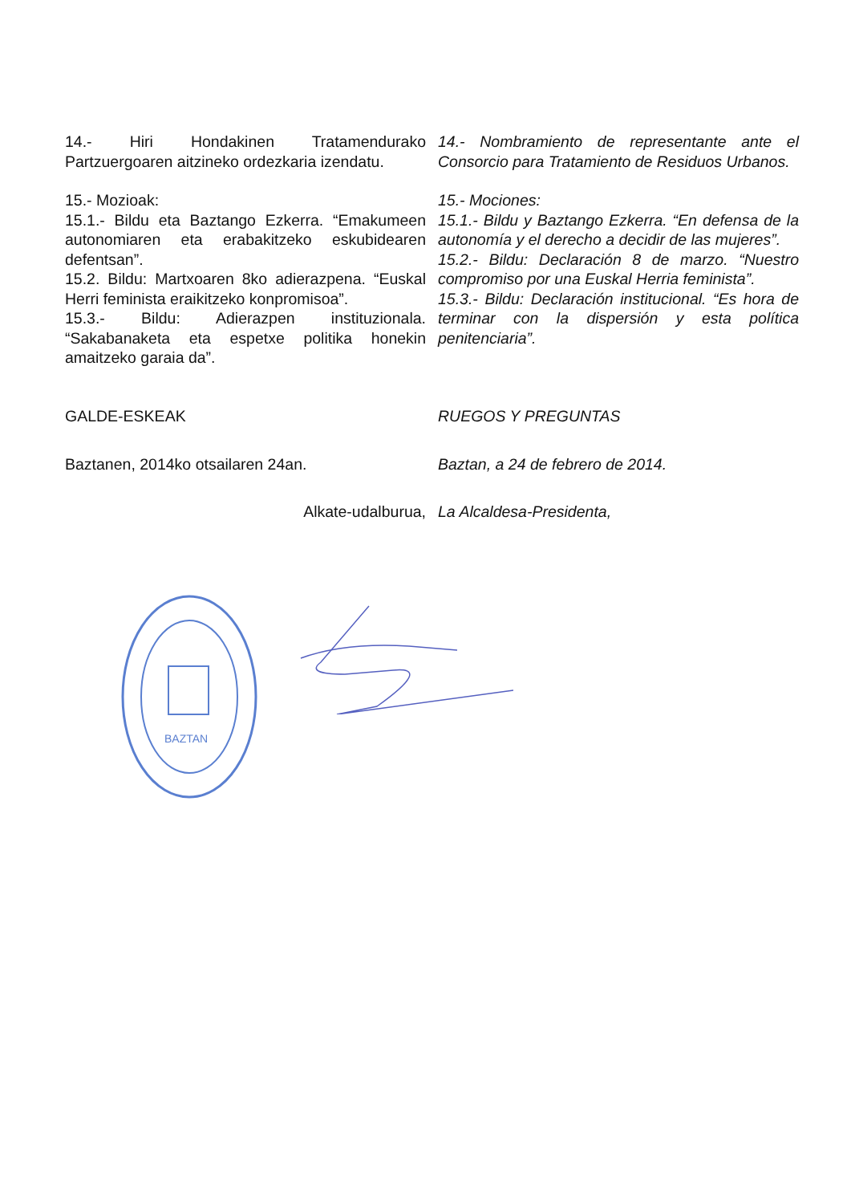14.- Hiri Hondakinen Tratamendurako Partzuergoaren aitzineko ordezkaria izendatu.
14.- Nombramiento de representante ante el Consorcio para Tratamiento de Residuos Urbanos.
15.- Mozioak:
15.1.- Bildu eta Baztango Ezkerra. “Emakumeen autonomiaren eta erabakitzeko eskubidearen defentsan”.
15.2. Bildu: Martxoaren 8ko adierazpena. “Euskal Herri feminista eraikitzeko konpromisoa”.
15.3.- Bildu: Adierazpen instituzionala. “Sakabanaketa eta espetxe politika honekin amaitzeko garaia da”.
15.- Mociones:
15.1.- Bildu y Baztango Ezkerra. “En defensa de la autonomía y el derecho a decidir de las mujeres”.
15.2.- Bildu: Declaración 8 de marzo. “Nuestro compromiso por una Euskal Herria feminista”.
15.3.- Bildu: Declaración institucional. “Es hora de terminar con la dispersión y esta política penitenciaria”.
GALDE-ESKEAK RUEGOS Y PREGUNTAS
Baztanen, 2014ko otsailaren 24an. Baztan, a 24 de febrero de 2014.
Alkate-udalburua, La Alcaldesa-Presidenta,
BAZTAN